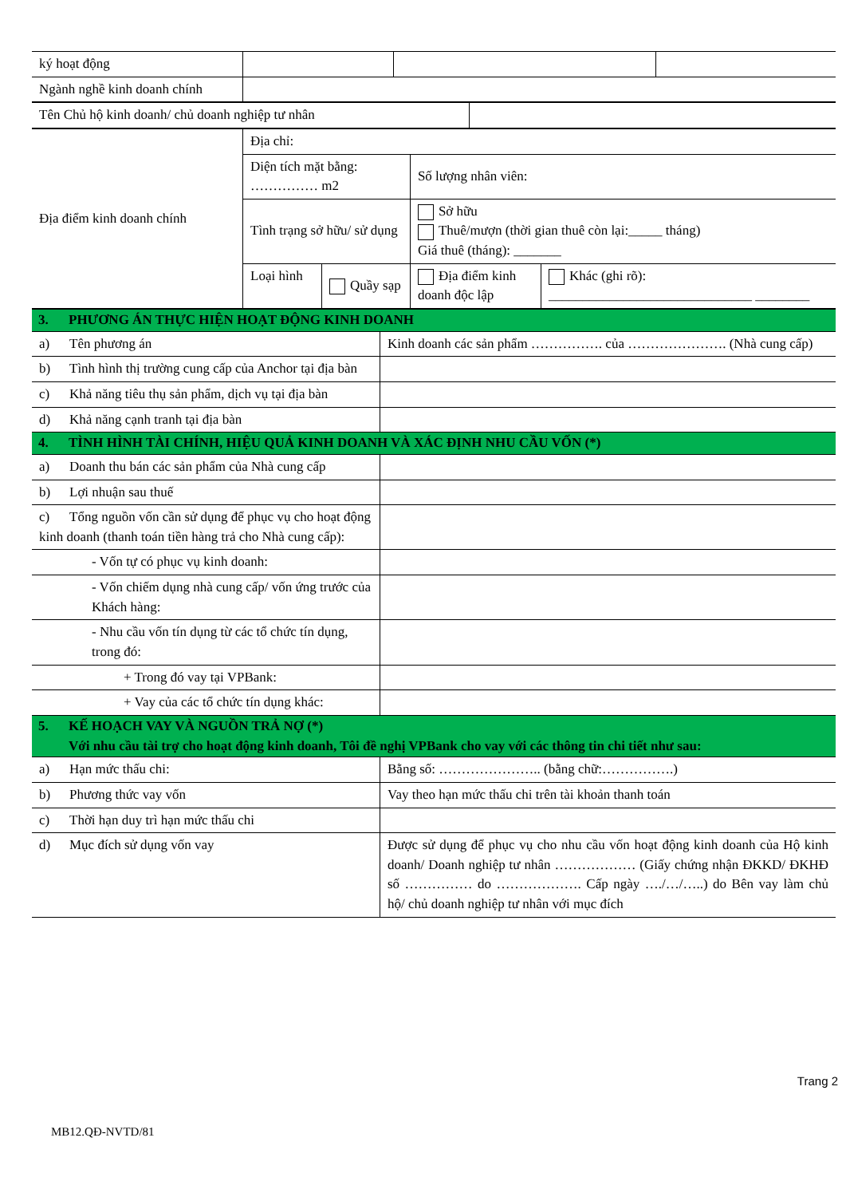| ký hoạt động | | | |
| Ngành nghề kinh doanh chính | | | |
| Tên Chủ hộ kinh doanh/ chủ doanh nghiệp tư nhân | |
| Địa điểm kinh doanh chính | Địa chỉ: | | | |
| | Diện tích mặt bằng: …………… m2 | | Số lượng nhân viên: | |
| | Tình trạng sở hữu/ sử dụng | | Sở hữu Thuê/mượn (thời gian thuê còn lại:_____ tháng) Giá thuê (tháng): _______ | |
| | Loại hình | Quầy sạp | Địa điểm kinh doanh độc lập | Khác (ghi rõ): ______________________________ ________ |
| 3. PHƯƠNG ÁN THỰC HIỆN HOẠT ĐỘNG KINH DOANH | |
| a) Tên phương án | Kinh doanh các sản phẩm ……………. của …………………. (Nhà cung cấp) |
| b) Tình hình thị trường cung cấp của Anchor tại địa bàn | |
| c) Khả năng tiêu thụ sản phẩm, dịch vụ tại địa bàn | |
| d) Khả năng cạnh tranh tại địa bàn | |
| 4. TÌNH HÌNH TÀI CHÍNH, HIỆU QUẢ KINH DOANH VÀ XÁC ĐỊNH NHU CẦU VỐN (*) | |
| a) Doanh thu bán các sản phẩm của Nhà cung cấp | |
| b) Lợi nhuận sau thuế | |
| c) Tổng nguồn vốn cần sử dụng để phục vụ cho hoạt động kinh doanh (thanh toán tiền hàng trả cho Nhà cung cấp): | |
| - Vốn tự có phục vụ kinh doanh: | |
| - Vốn chiếm dụng nhà cung cấp/ vốn ứng trước của Khách hàng: | |
| - Nhu cầu vốn tín dụng từ các tổ chức tín dụng, trong đó: | |
| + Trong đó vay tại VPBank: | |
| + Vay của các tổ chức tín dụng khác: | |
| 5. KẾ HOẠCH VAY VÀ NGUỒN TRẢ NỢ (*) Với nhu cầu tài trợ cho hoạt động kinh doanh, Tôi đề nghị VPBank cho vay với các thông tin chi tiết như sau: | |
| a) Hạn mức thấu chi: | Bằng số: ………………….. (bằng chữ:…………….) |
| b) Phương thức vay vốn | Vay theo hạn mức thấu chi trên tài khoản thanh toán |
| c) Thời hạn duy trì hạn mức thấu chi | |
| d) Mục đích sử dụng vốn vay | Được sử dụng để phục vụ cho nhu cầu vốn hoạt động kinh doanh của Hộ kinh doanh/ Doanh nghiệp tư nhân ……………… (Giấy chứng nhận ĐKKD/ ĐKHĐ số …………… do ………………. Cấp ngày …./…/…..) do Bên vay làm chủ hộ/ chủ doanh nghiệp tư nhân với mục đích |
Trang 2
MB12.QĐ-NVTD/81